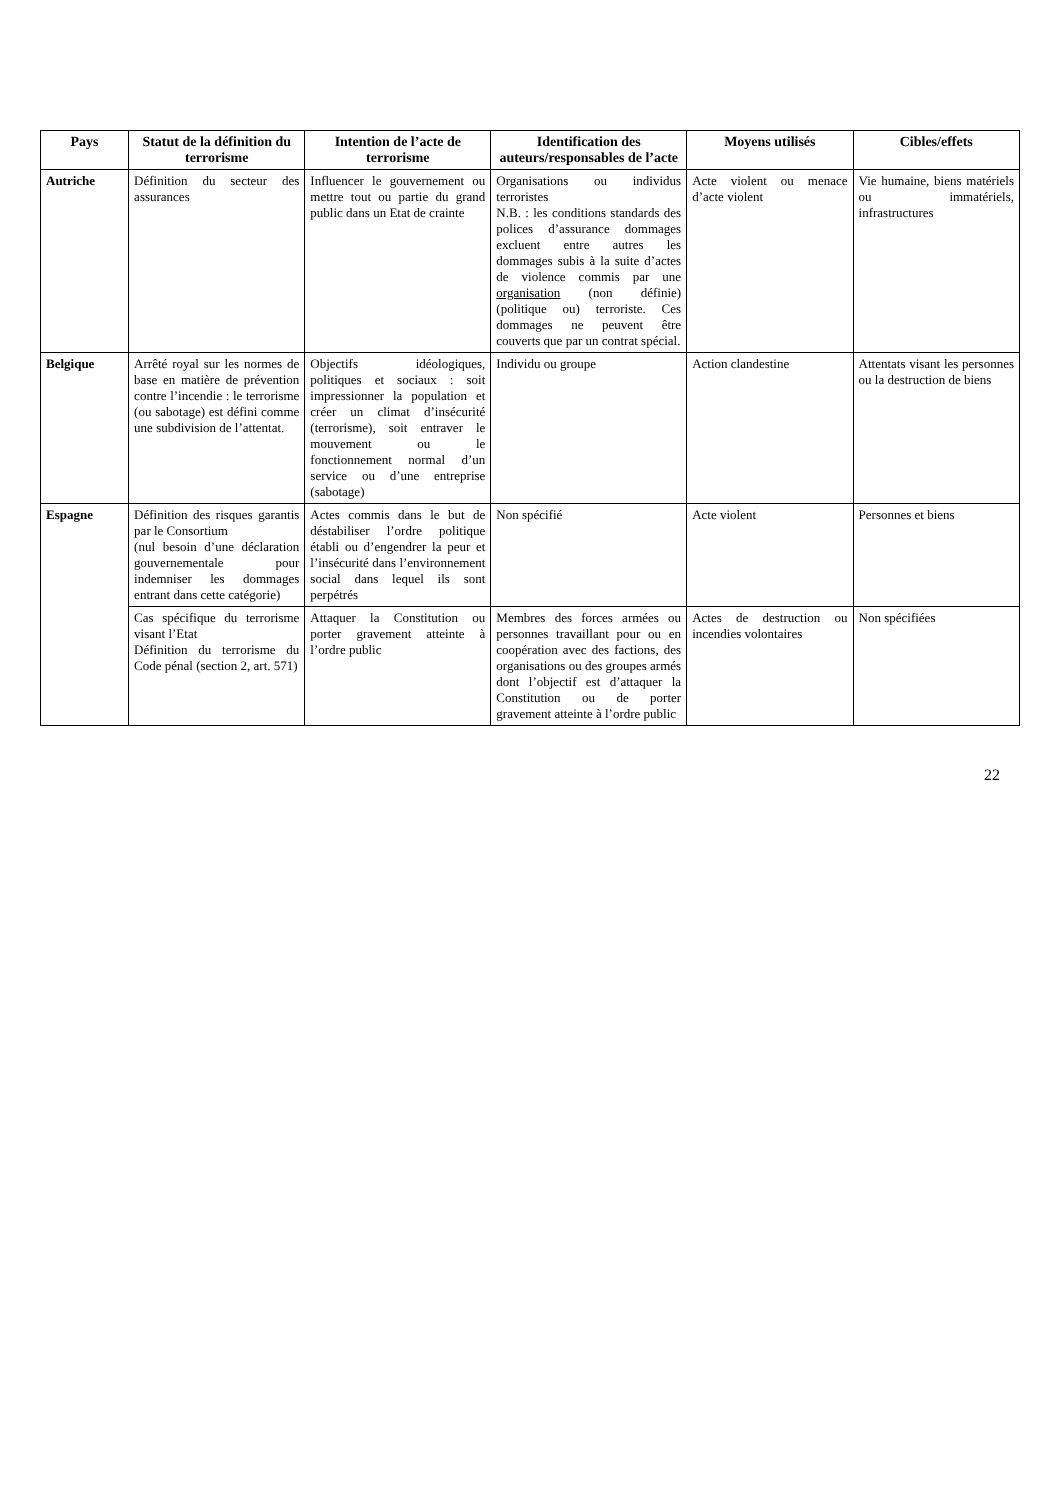| Pays | Statut de la définition du terrorisme | Intention de l’acte de terrorisme | Identification des auteurs/responsables de l’acte | Moyens utilisés | Cibles/effets |
| --- | --- | --- | --- | --- | --- |
| Autriche | Définition du secteur des assurances | Influencer le gouvernement ou mettre tout ou partie du grand public dans un Etat de crainte | Organisations ou individus terroristes N.B. : les conditions standards des polices d’assurance dommages excluent entre autres les dommages subis à la suite d’actes de violence commis par une organisation (non définie) (politique ou) terroriste. Ces dommages ne peuvent être couverts que par un contrat spécial. | Acte violent ou menace d’acte violent | Vie humaine, biens matériels ou immatériels, infrastructures |
| Belgique | Arrêté royal sur les normes de base en matière de prévention contre l’incendie : le terrorisme (ou sabotage) est défini comme une subdivision de l’attentat. | Objectifs idéologiques, politiques et sociaux : soit impressionner la population et créer un climat d’insécurité (terrorisme), soit entraver le mouvement ou le fonctionnement normal d’un service ou d’une entreprise (sabotage) | Individu ou groupe | Action clandestine | Attentats visant les personnes ou la destruction de biens |
| Espagne | Définition des risques garantis par le Consortium (nul besoin d’une déclaration gouvernementale pour indemniser les dommages entrant dans cette catégorie) | Actes commis dans le but de déstabiliser l’ordre politique établi ou d’engendrer la peur et l’insécurité dans l’environnement social dans lequel ils sont perpétrés | Non spécifié | Acte violent | Personnes et biens |
| | Cas spécifique du terrorisme visant l’Etat Définition du terrorisme du Code pénal (section 2, art. 571) | Attaquer la Constitution ou porter gravement atteinte à l’ordre public | Membres des forces armées ou personnes travaillant pour ou en coopération avec des factions, des organisations ou des groupes armés dont l’objectif est d’attaquer la Constitution ou de porter gravement atteinte à l’ordre public | Actes de destruction ou incendies volontaires | Non spécifiées |
22